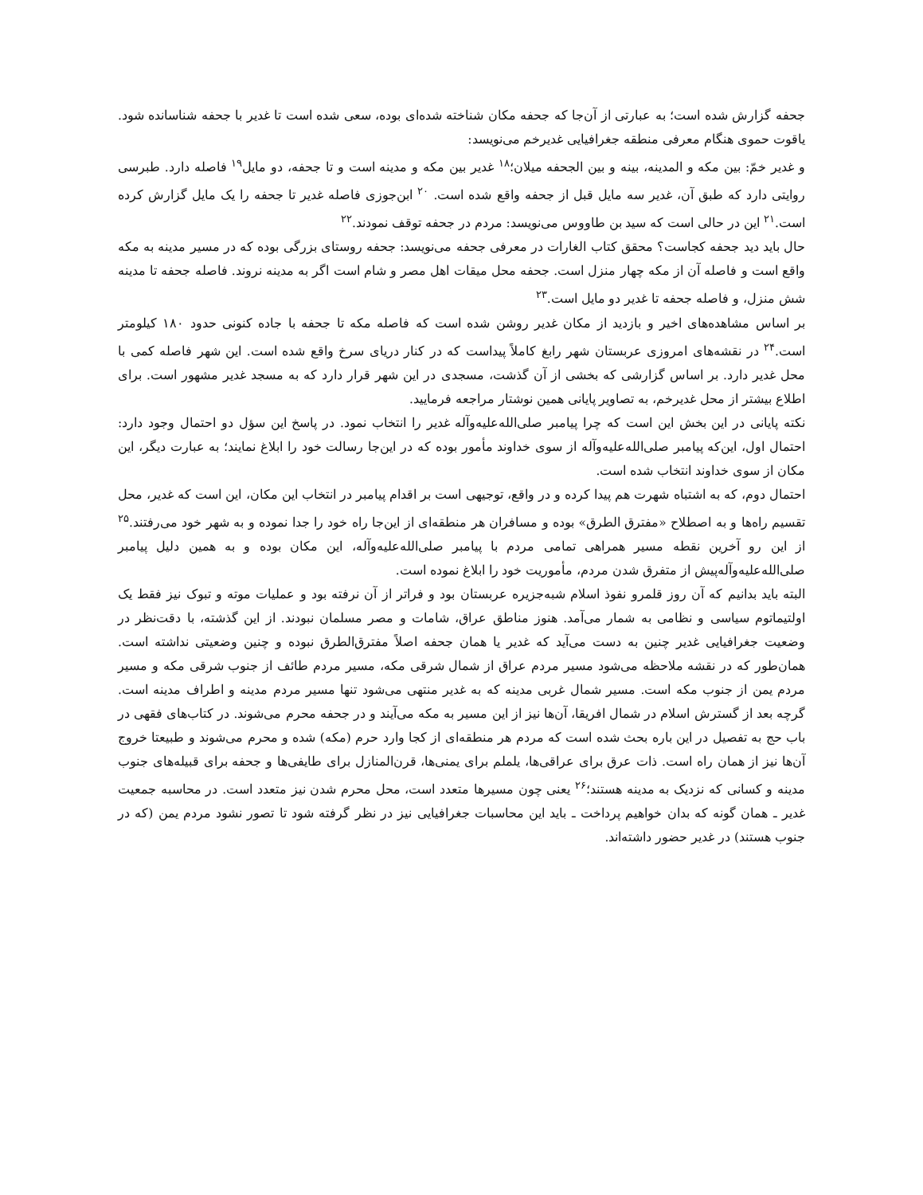جحفه گزارش شده است؛ به عبارتی از آن‌جا که جحفه مکان شناخته شده‌ای بوده، سعی شده است تا غدیر با جحفه شناسانده شود. یاقوت حموی هنگام معرفی منطقه جغرافیایی غدیرخم می‌نویسد:
و غدیر خمّ: بین مکه و المدینه، بینه و بین الجحفه میلان؛<sup>۱۸</sup> غدیر بین مکه و مدینه است و تا جحفه، دو مایل<sup>۱۹</sup> فاصله دارد. طبرسی روایتی دارد که طبق آن، غدیر سه مایل قبل از جحفه واقع شده است. <sup>۲۰</sup> ابن‌جوزی فاصله غدیر تا جحفه را یک مایل گزارش کرده است.<sup>۲۱</sup> این در حالی است که سید بن طاووس می‌نویسد: مردم در جحفه توقف نمودند.<sup>۲۲</sup>
حال باید دید جحفه کجاست؟ محقق کتاب الغارات در معرفی جحفه می‌نویسد: جحفه روستای بزرگی بوده که در مسیر مدینه به مکه واقع است و فاصله آن از مکه چهار منزل است. جحفه محل میقات اهل مصر و شام است اگر به مدینه نروند. فاصله جحفه تا مدینه شش منزل، و فاصله جحفه تا غدیر دو مایل است.<sup>۲۳</sup>
بر اساس مشاهده‌های اخیر و بازدید از مکان غدیر روشن شده است که فاصله مکه تا جحفه با جاده کنونی حدود ۱۸۰ کیلومتر است.<sup>۲۴</sup> در نقشه‌های امروزی عربستان شهر رابغ کاملاً پیداست که در کنار دریای سرخ واقع شده است. این شهر فاصله کمی با محل غدیر دارد. بر اساس گزارشی که بخشی از آن گذشت، مسجدی در این شهر قرار دارد که به مسجد غدیر مشهور است. برای اطلاع بیشتر از محل غدیرخم، به تصاویر پایانی همین نوشتار مراجعه فرمایید.
نکته پایانی در این بخش این است که چرا پیامبر صلی‌الله‌علیه‌وآله غدیر را انتخاب نمود. در پاسخ این سؤل دو احتمال وجود دارد: احتمال اول، این‌که پیامبر صلی‌الله‌علیه‌وآله از سوی خداوند مأمور بوده که در این‌جا رسالت خود را ابلاغ نمایند؛ به عبارت دیگر، این مکان از سوی خداوند انتخاب شده است.
احتمال دوم، که به اشتباه شهرت هم پیدا کرده و در واقع، توجیهی است بر اقدام پیامبر در انتخاب این مکان، این است که غدیر، محل تقسیم راه‌ها و به اصطلاح «مفترق الطرق» بوده و مسافران هر منطقه‌ای از این‌جا راه خود را جدا نموده و به شهر خود می‌رفتند.<sup>۲۵</sup> از این رو آخرین نقطه مسیر همراهی تمامی مردم با پیامبر صلی‌الله‌علیه‌وآله، این مکان بوده و به همین دلیل پیامبر صلی‌الله‌علیه‌وآله‌پیش از متفرق شدن مردم، مأموریت خود را ابلاغ نموده است.
البته باید بدانیم که آن روز قلمرو نفوذ اسلام شبه‌جزیره عربستان بود و فراتر از آن نرفته بود و عملیات موته و تبوک نیز فقط یک اولتیماتوم سیاسی و نظامی به شمار می‌آمد. هنوز مناطق عراق، شامات و مصر مسلمان نبودند. از این گذشته، با دقت‌نظر در وضعیت جغرافیایی غدیر چنین به دست می‌آید که غدیر یا همان جحفه اصلاً مفترق‌الطرق نبوده و چنین وضعیتی نداشته است. همان‌طور که در نقشه ملاحظه می‌شود مسیر مردم عراق از شمال شرقی مکه، مسیر مردم طائف از جنوب شرقی مکه و مسیر مردم یمن از جنوب مکه است. مسیر شمال غربی مدینه که به غدیر منتهی می‌شود تنها مسیر مردم مدینه و اطراف مدینه است. گرچه بعد از گسترش اسلام در شمال افریقا، آن‌ها نیز از این مسیر به مکه می‌آیند و در جحفه محرم می‌شوند. در کتاب‌های فقهی در باب حج به تفصیل در این باره بحث شده است که مردم هر منطقه‌ای از کجا وارد حرم (مکه) شده و محرم می‌شوند و طبیعتا خروج آن‌ها نیز از همان راه است. ذات عرق برای عراقی‌ها، یلملم برای یمنی‌ها، قرن‌المنازل برای طایفی‌ها و جحفه برای قبیله‌های جنوب مدینه و کسانی که نزدیک به مدینه هستند؛<sup>۲۶</sup> یعنی چون مسیرها متعدد است، محل محرم شدن نیز متعدد است. در محاسبه جمعیت غدیر ـ همان گونه که بدان خواهیم پرداخت ـ باید این محاسبات جغرافیایی نیز در نظر گرفته شود تا تصور نشود مردم یمن (که در جنوب هستند) در غدیر حضور داشته‌اند.